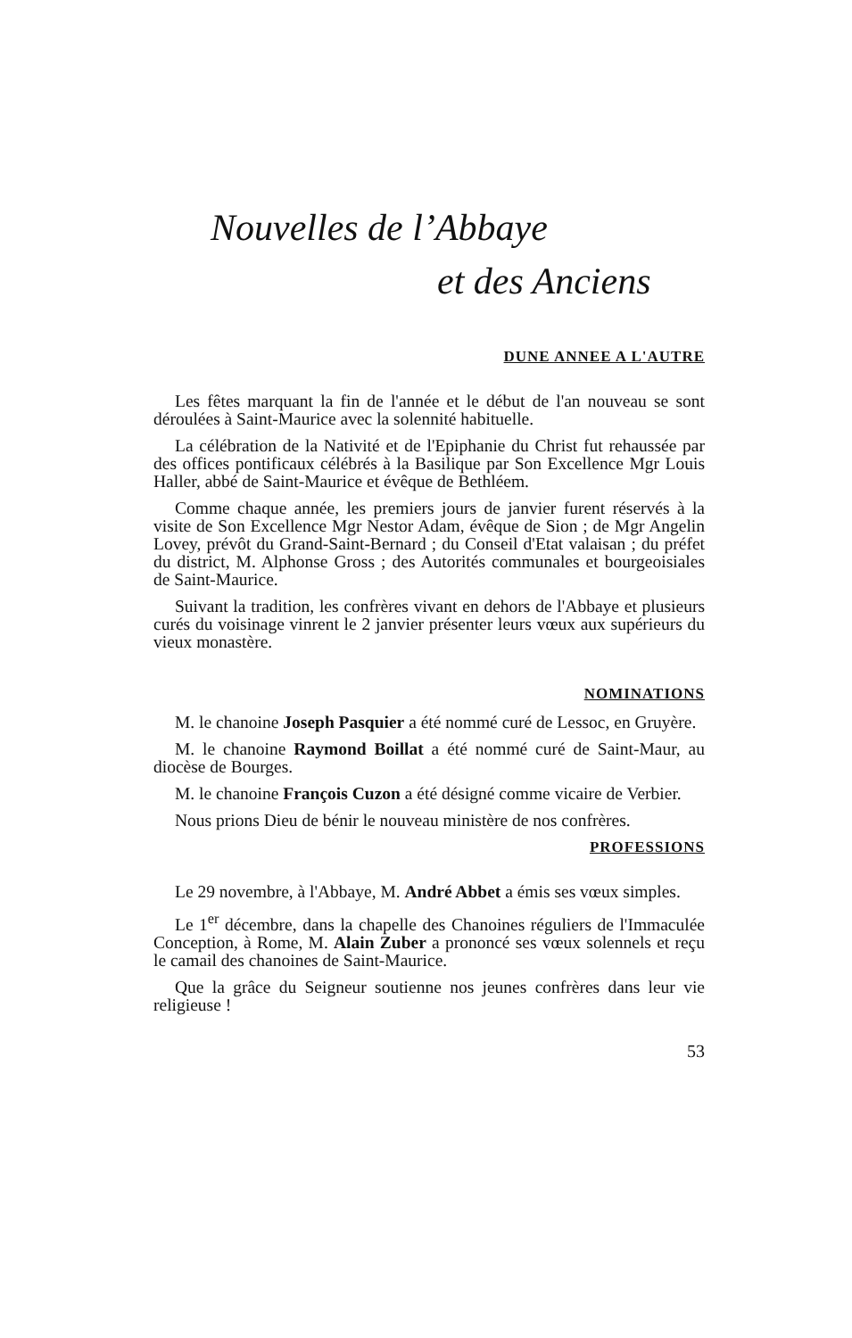Nouvelles de l’Abbaye
et des Anciens
DUNE ANNEE A L'AUTRE
Les fêtes marquant la fin de l'année et le début de l'an nouveau se sont déroulées à Saint-Maurice avec la solennité habituelle.
La célébration de la Nativité et de l'Epiphanie du Christ fut rehaussée par des offices pontificaux célébrés à la Basilique par Son Excellence Mgr Louis Haller, abbé de Saint-Maurice et évêque de Bethléem.
Comme chaque année, les premiers jours de janvier furent réservés à la visite de Son Excellence Mgr Nestor Adam, évêque de Sion ; de Mgr Angelin Lovey, prévôt du Grand-Saint-Bernard ; du Conseil d'Etat valaisan ; du préfet du district, M. Alphonse Gross ; des Autorités communales et bourgeoisiales de Saint-Maurice.
Suivant la tradition, les confrères vivant en dehors de l'Abbaye et plusieurs curés du voisinage vinrent le 2 janvier présenter leurs vœux aux supérieurs du vieux monastère.
NOMINATIONS
M. le chanoine Joseph Pasquier a été nommé curé de Lessoc, en Gruyère.
M. le chanoine Raymond Boillat a été nommé curé de Saint-Maur, au diocèse de Bourges.
M. le chanoine François Cuzon a été désigné comme vicaire de Verbier.
Nous prions Dieu de bénir le nouveau ministère de nos confrères.
PROFESSIONS
Le 29 novembre, à l'Abbaye, M. André Abbet a émis ses vœux simples.
Le 1<sup>er</sup> décembre, dans la chapelle des Chanoines réguliers de l'Immaculée Conception, à Rome, M. Alain Zuber a prononcé ses vœux solennels et reçu le camail des chanoines de Saint-Maurice.
Que la grâce du Seigneur soutienne nos jeunes confrères dans leur vie religieuse !
53